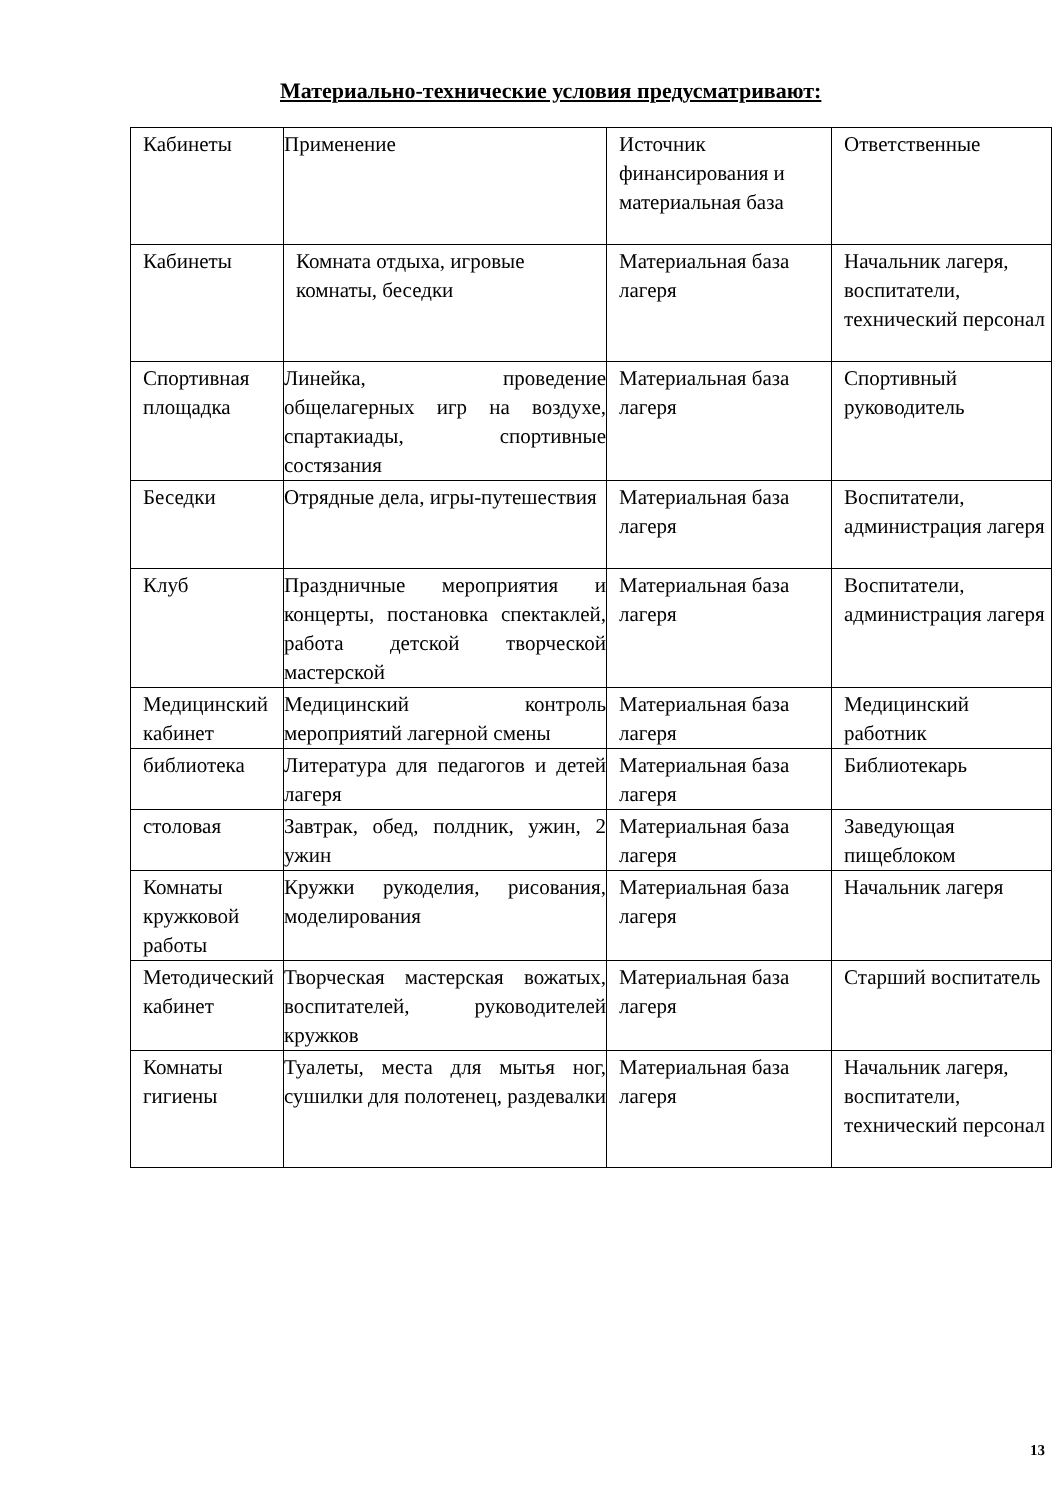Материально-технические условия предусматривают:
| Кабинеты | Применение | Источник финансирования и материальная база | Ответственные |
| Кабинеты | Комната отдыха, игровые комнаты, беседки | Материальная база лагеря | Начальник лагеря, воспитатели, технический персонал |
| Спортивная площадка | Линейка, проведение общелагерных игр на воздухе, спартакиады, спортивные состязания | Материальная база лагеря | Спортивный руководитель |
| Беседки | Отрядные дела, игры-путешествия | Материальная база лагеря | Воспитатели, администрация лагеря |
| Клуб | Праздничные мероприятия и концерты, постановка спектаклей, работа детской творческой мастерской | Материальная база лагеря | Воспитатели, администрация лагеря |
| Медицинский кабинет | Медицинский контроль мероприятий лагерной смены | Материальная база лагеря | Медицинский работник |
| библиотека | Литература для педагогов и детей лагеря | Материальная база лагеря | Библиотекарь |
| столовая | Завтрак, обед, полдник, ужин, 2 ужин | Материальная база лагеря | Заведующая пищеблоком |
| Комнаты кружковой работы | Кружки рукоделия, рисования, моделирования | Материальная база лагеря | Начальник лагеря |
| Методический кабинет | Творческая мастерская вожатых, воспитателей, руководителей кружков | Материальная база лагеря | Старший воспитатель |
| Комнаты гигиены | Туалеты, места для мытья ног, сушилки для полотенец, раздевалки | Материальная база лагеря | Начальник лагеря, воспитатели, технический персонал |
13